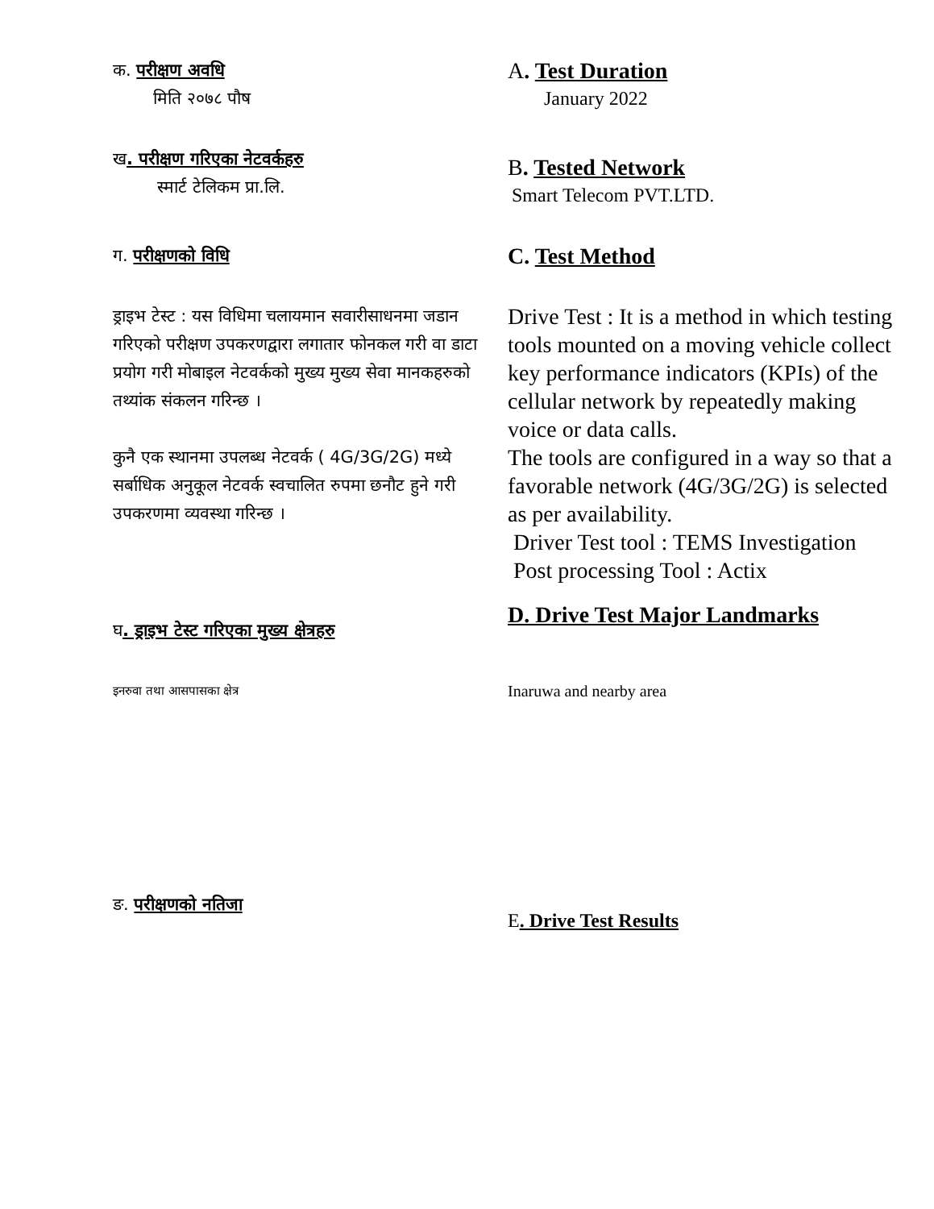क. परीक्षण अवधि
मिति २०७८ पौष
A. Test Duration
January 2022
ख. परीक्षण गरिएका नेटवर्कहरु
स्मार्ट टेलिकम प्रा.लि.
B. Tested Network
Smart Telecom PVT.LTD.
ग. परीक्षणको विधि
C. Test Method
ड्राइभ टेस्ट : यस विधिमा चलायमान सवारीसाधनमा जडान गरिएको परीक्षण उपकरणद्वारा लगातार फोनकल गरी वा डाटा प्रयोग गरी मोबाइल नेटवर्कको मुख्य मुख्य सेवा मानकहरुको तथ्यांक संकलन गरिन्छ ।
कुनै एक स्थानमा उपलब्ध नेटवर्क ( 4G/3G/2G) मध्ये सर्बाधिक अनुकूल नेटवर्क स्वचालित रुपमा छनौट हुने गरी उपकरणमा व्यवस्था गरिन्छ ।
Drive Test : It is a method in which testing tools mounted on a moving vehicle collect key performance indicators (KPIs) of the cellular network by repeatedly making voice or data calls.
The tools are configured in a way so that a favorable network (4G/3G/2G) is selected as per availability.
Driver Test tool : TEMS Investigation
Post processing Tool : Actix
घ. ड्राइभ टेस्ट गरिएका मुख्य क्षेत्रहरु
D. Drive Test Major Landmarks
इनरुवा तथा आसपासका क्षेत्र
Inaruwa and nearby area
ङ. परीक्षणको नतिजा
E. Drive Test Results